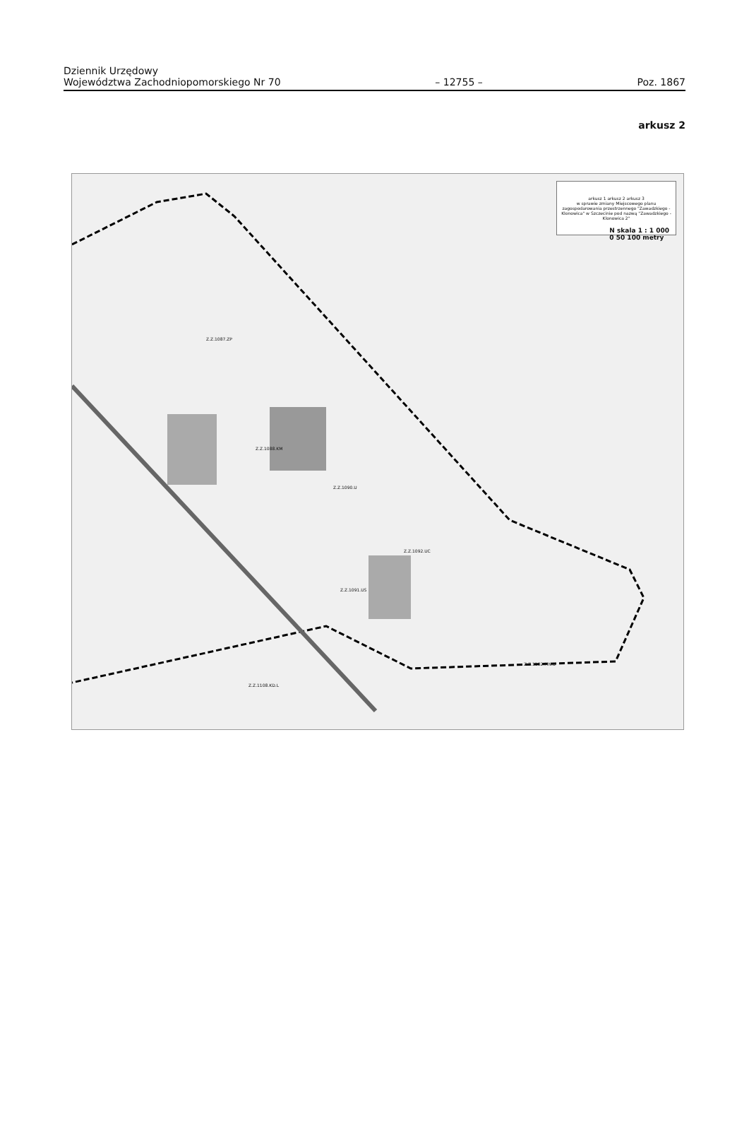Dziennik Urzędowy
Województwa Zachodniopomorskiego Nr 70
– 12755 –
Poz. 1867
arkusz 2
arkusz 1 arkusz 2 arkusz 3
w sprawie zmiany Miejscowego planu zagospodarowania przestrzennego "Zawadzkiego - Klonowica" w Szczecinie pod nazwą "Zawadzkiego - Klonowica 2"
N skala 1 : 1 000
0 50 100 metry
Z.Z.1087.ZP
Z.Z.1088.KM
Z.Z.1090.U
Z.Z.1092.UC
Z.Z.1091.US
Z.Z.1108.KD.L
Z.Z.1102.MN.U